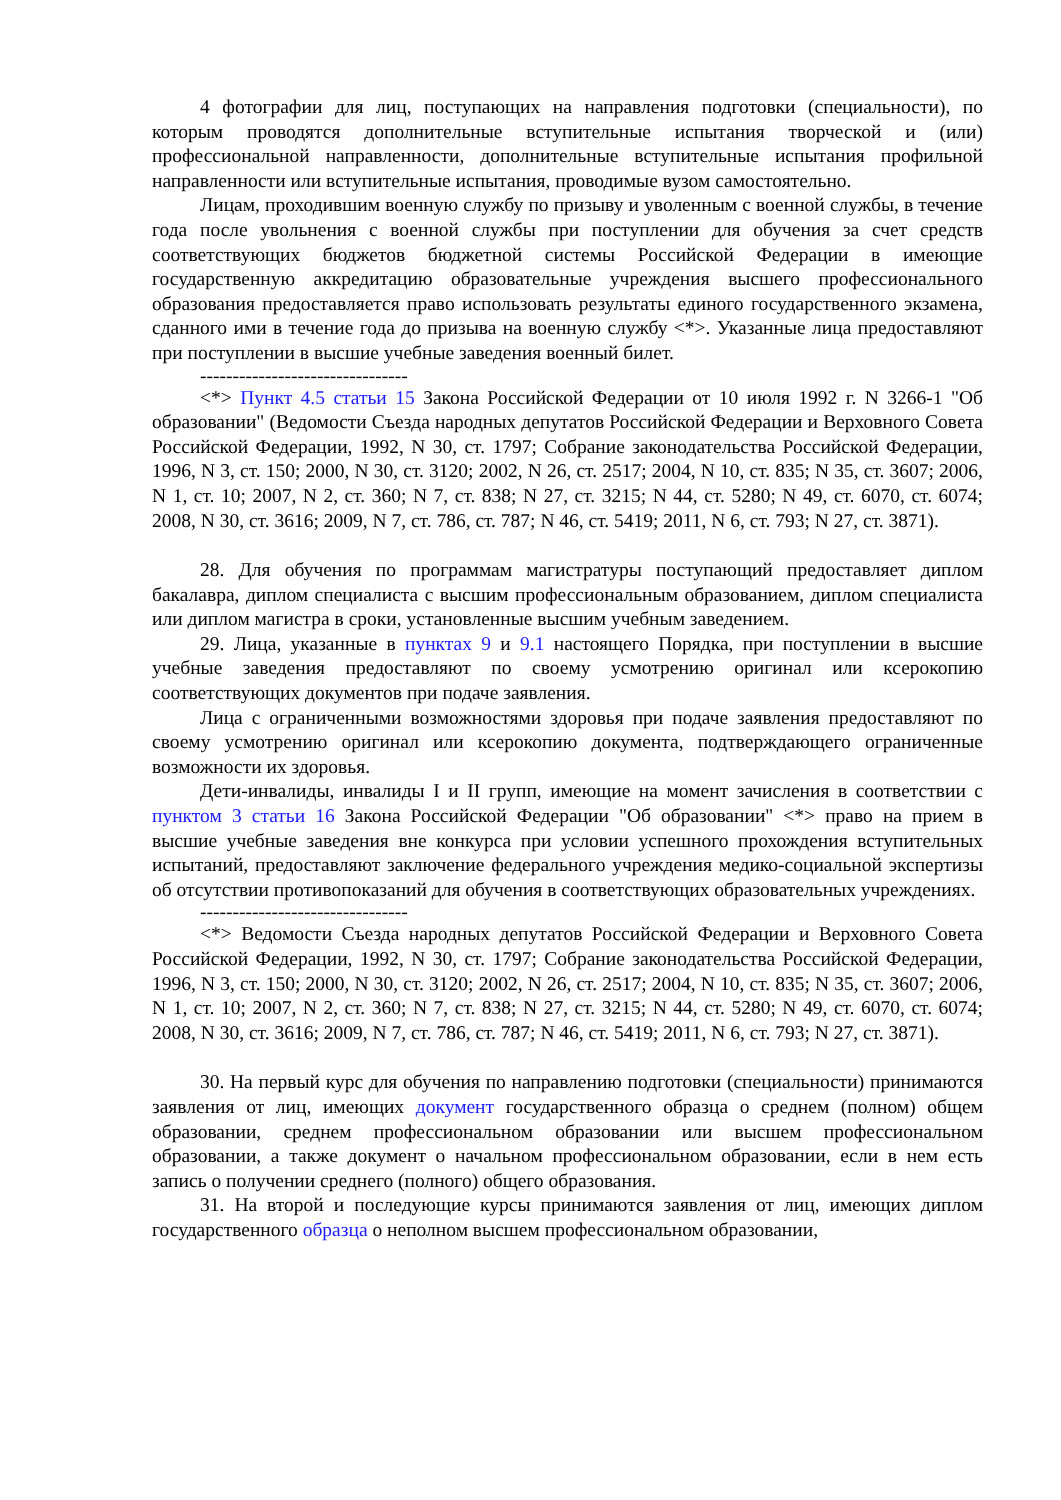4 фотографии для лиц, поступающих на направления подготовки (специальности), по которым проводятся дополнительные вступительные испытания творческой и (или) профессиональной направленности, дополнительные вступительные испытания профильной направленности или вступительные испытания, проводимые вузом самостоятельно.
Лицам, проходившим военную службу по призыву и уволенным с военной службы, в течение года после увольнения с военной службы при поступлении для обучения за счет средств соответствующих бюджетов бюджетной системы Российской Федерации в имеющие государственную аккредитацию образовательные учреждения высшего профессионального образования предоставляется право использовать результаты единого государственного экзамена, сданного ими в течение года до призыва на военную службу <*>. Указанные лица предоставляют при поступлении в высшие учебные заведения военный билет.
--------------------------------
<*> Пункт 4.5 статьи 15 Закона Российской Федерации от 10 июля 1992 г. N 3266-1 "Об образовании" (Ведомости Съезда народных депутатов Российской Федерации и Верховного Совета Российской Федерации, 1992, N 30, ст. 1797; Собрание законодательства Российской Федерации, 1996, N 3, ст. 150; 2000, N 30, ст. 3120; 2002, N 26, ст. 2517; 2004, N 10, ст. 835; N 35, ст. 3607; 2006, N 1, ст. 10; 2007, N 2, ст. 360; N 7, ст. 838; N 27, ст. 3215; N 44, ст. 5280; N 49, ст. 6070, ст. 6074; 2008, N 30, ст. 3616; 2009, N 7, ст. 786, ст. 787; N 46, ст. 5419; 2011, N 6, ст. 793; N 27, ст. 3871).
28. Для обучения по программам магистратуры поступающий предоставляет диплом бакалавра, диплом специалиста с высшим профессиональным образованием, диплом специалиста или диплом магистра в сроки, установленные высшим учебным заведением.
29. Лица, указанные в пунктах 9 и 9.1 настоящего Порядка, при поступлении в высшие учебные заведения предоставляют по своему усмотрению оригинал или ксерокопию соответствующих документов при подаче заявления.
Лица с ограниченными возможностями здоровья при подаче заявления предоставляют по своему усмотрению оригинал или ксерокопию документа, подтверждающего ограниченные возможности их здоровья.
Дети-инвалиды, инвалиды I и II групп, имеющие на момент зачисления в соответствии с пунктом 3 статьи 16 Закона Российской Федерации "Об образовании" <*> право на прием в высшие учебные заведения вне конкурса при условии успешного прохождения вступительных испытаний, предоставляют заключение федерального учреждения медико-социальной экспертизы об отсутствии противопоказаний для обучения в соответствующих образовательных учреждениях.
--------------------------------
<*> Ведомости Съезда народных депутатов Российской Федерации и Верховного Совета Российской Федерации, 1992, N 30, ст. 1797; Собрание законодательства Российской Федерации, 1996, N 3, ст. 150; 2000, N 30, ст. 3120; 2002, N 26, ст. 2517; 2004, N 10, ст. 835; N 35, ст. 3607; 2006, N 1, ст. 10; 2007, N 2, ст. 360; N 7, ст. 838; N 27, ст. 3215; N 44, ст. 5280; N 49, ст. 6070, ст. 6074; 2008, N 30, ст. 3616; 2009, N 7, ст. 786, ст. 787; N 46, ст. 5419; 2011, N 6, ст. 793; N 27, ст. 3871).
30. На первый курс для обучения по направлению подготовки (специальности) принимаются заявления от лиц, имеющих документ государственного образца о среднем (полном) общем образовании, среднем профессиональном образовании или высшем профессиональном образовании, а также документ о начальном профессиональном образовании, если в нем есть запись о получении среднего (полного) общего образования.
31. На второй и последующие курсы принимаются заявления от лиц, имеющих диплом государственного образца о неполном высшем профессиональном образовании,